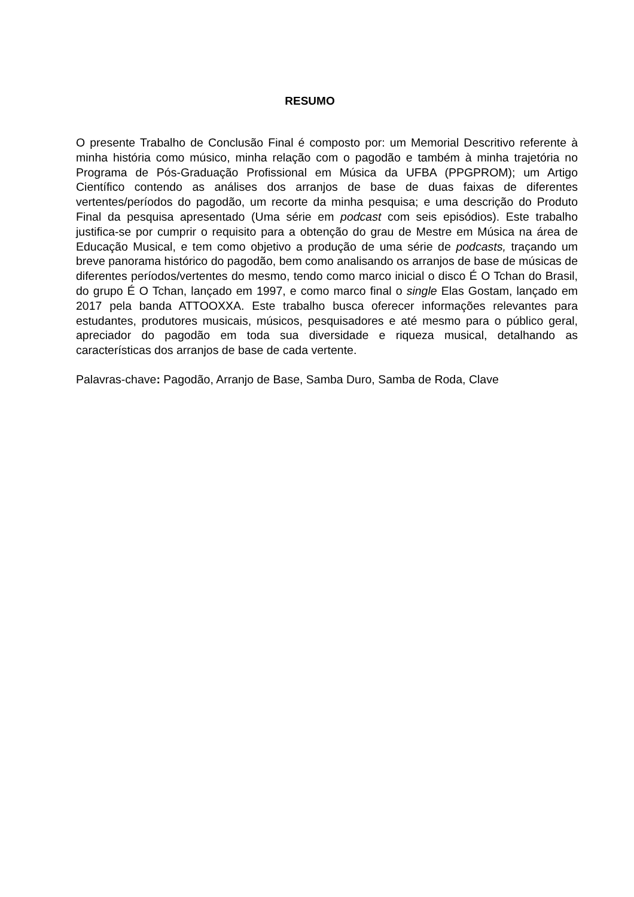RESUMO
O presente Trabalho de Conclusão Final é composto por: um Memorial Descritivo referente à minha história como músico, minha relação com o pagodão e também à minha trajetória no Programa de Pós-Graduação Profissional em Música da UFBA (PPGPROM); um Artigo Científico contendo as análises dos arranjos de base de duas faixas de diferentes vertentes/períodos do pagodão, um recorte da minha pesquisa; e uma descrição do Produto Final da pesquisa apresentado (Uma série em podcast com seis episódios). Este trabalho justifica-se por cumprir o requisito para a obtenção do grau de Mestre em Música na área de Educação Musical, e tem como objetivo a produção de uma série de podcasts, traçando um breve panorama histórico do pagodão, bem como analisando os arranjos de base de músicas de diferentes períodos/vertentes do mesmo, tendo como marco inicial o disco É O Tchan do Brasil, do grupo É O Tchan, lançado em 1997, e como marco final o single Elas Gostam, lançado em 2017 pela banda ATTOOXXA. Este trabalho busca oferecer informações relevantes para estudantes, produtores musicais, músicos, pesquisadores e até mesmo para o público geral, apreciador do pagodão em toda sua diversidade e riqueza musical, detalhando as características dos arranjos de base de cada vertente.
Palavras-chave: Pagodão, Arranjo de Base, Samba Duro, Samba de Roda, Clave